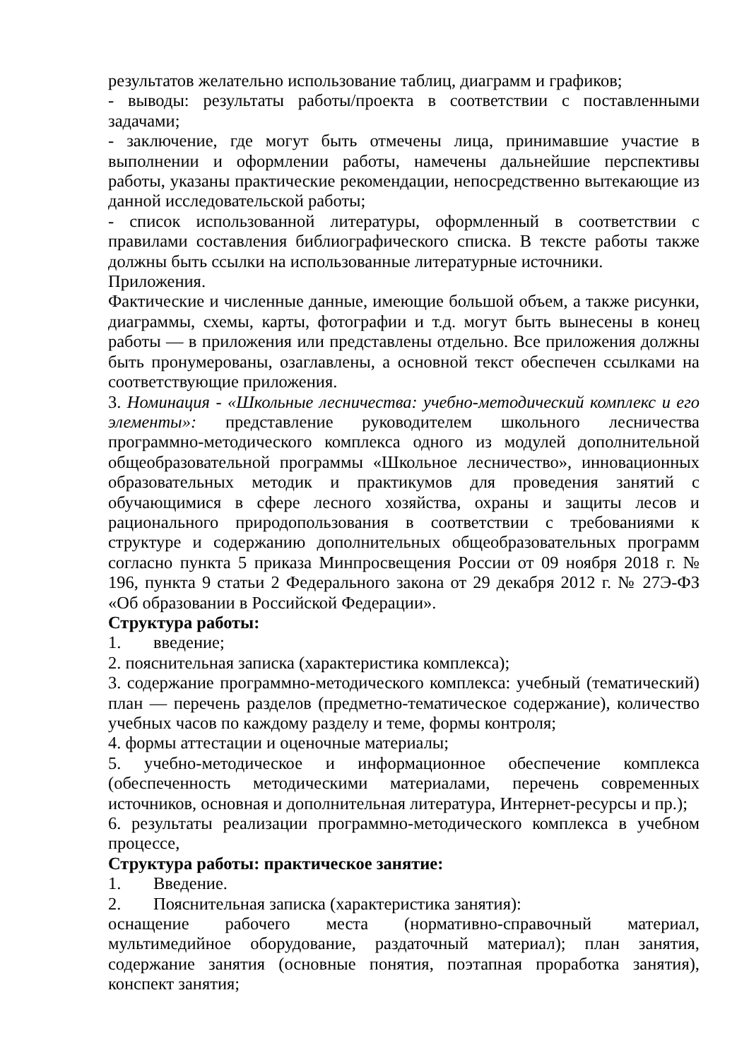результатов желательно использование таблиц, диаграмм и графиков;
- выводы: результаты работы/проекта в соответствии с поставленными задачами;
- заключение, где могут быть отмечены лица, принимавшие участие в выполнении и оформлении работы, намечены дальнейшие перспективы работы, указаны практические рекомендации, непосредственно вытекающие из данной исследовательской работы;
- список использованной литературы, оформленный в соответствии с правилами составления библиографического списка. В тексте работы также должны быть ссылки на использованные литературные источники.
Приложения.
Фактические и численные данные, имеющие большой объем, а также рисунки, диаграммы, схемы, карты, фотографии и т.д. могут быть вынесены в конец работы — в приложения или представлены отдельно. Все приложения должны быть пронумерованы, озаглавлены, а основной текст обеспечен ссылками на соответствующие приложения.
3. Номинация - «Школьные лесничества: учебно-методический комплекс и его элементы»: представление руководителем школьного лесничества программно-методического комплекса одного из модулей дополнительной общеобразовательной программы «Школьное лесничество», инновационных образовательных методик и практикумов для проведения занятий с обучающимися в сфере лесного хозяйства, охраны и защиты лесов и рационального природопользования в соответствии с требованиями к структуре и содержанию дополнительных общеобразовательных программ согласно пункта 5 приказа Минпросвещения России от 09 ноября 2018 г. № 196, пункта 9 статьи 2 Федерального закона от 29 декабря 2012 г. № 27Э-ФЗ «Об образовании в Российской Федерации».
Структура работы:
1. введение;
2. пояснительная записка (характеристика комплекса);
3. содержание программно-методического комплекса: учебный (тематический) план — перечень разделов (предметно-тематическое содержание), количество учебных часов по каждому разделу и теме, формы контроля;
4. формы аттестации и оценочные материалы;
5. учебно-методическое и информационное обеспечение комплекса (обеспеченность методическими материалами, перечень современных источников, основная и дополнительная литература, Интернет-ресурсы и пр.);
6. результаты реализации программно-методического комплекса в учебном процессе,
Структура работы: практическое занятие:
1. Введение.
2. Пояснительная записка (характеристика занятия):
оснащение рабочего места (нормативно-справочный материал, мультимедийное оборудование, раздаточный материал); план занятия, содержание занятия (основные понятия, поэтапная проработка занятия), конспект занятия;